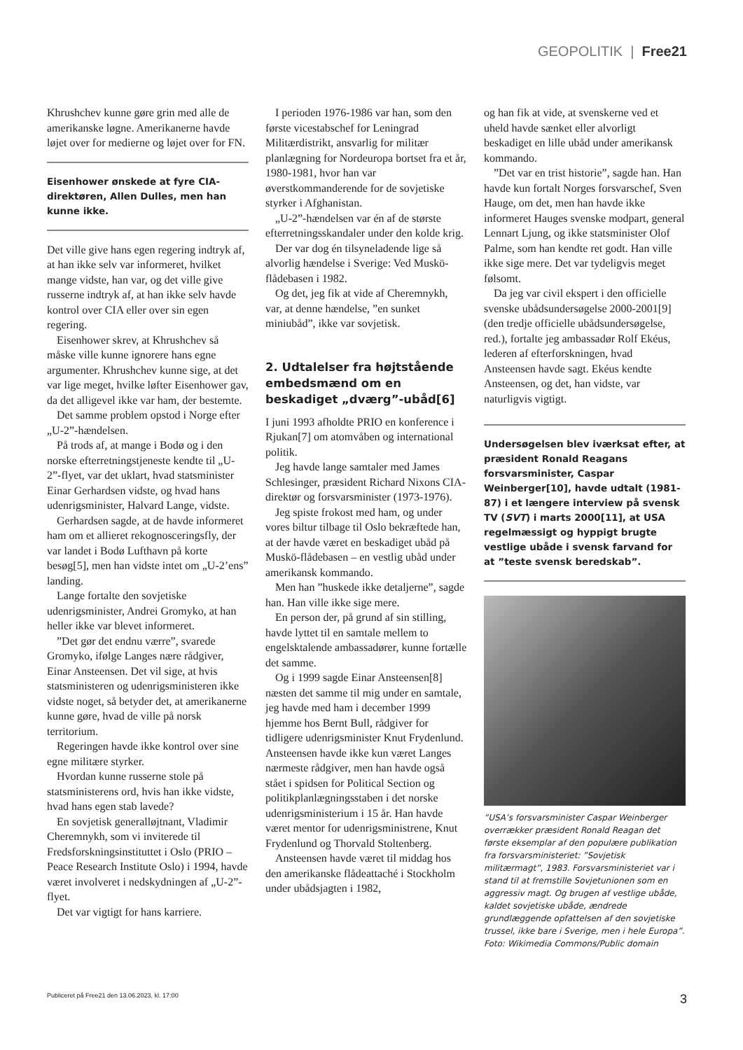GEOPOLITIK | Free21
Khrushchev kunne gøre grin med alle de amerikanske løgne. Amerikanerne havde løjet over for medierne og løjet over for FN.
Eisenhower ønskede at fyre CIA-direktøren, Allen Dulles, men han kunne ikke.
Det ville give hans egen regering indtryk af, at han ikke selv var informeret, hvilket mange vidste, han var, og det ville give russerne indtryk af, at han ikke selv havde kontrol over CIA eller over sin egen regering.
Eisenhower skrev, at Khrushchev så måske ville kunne ignorere hans egne argumenter. Khrushchev kunne sige, at det var lige meget, hvilke løfter Eisenhower gav, da det alligevel ikke var ham, der bestemte.
Det samme problem opstod i Norge efter „U-2”-hændelsen.
På trods af, at mange i Bodø og i den norske efterretningstjeneste kendte til „U-2”-flyet, var det uklart, hvad statsminister Einar Gerhardsen vidste, og hvad hans udenrigsminister, Halvard Lange, vidste.
Gerhardsen sagde, at de havde informeret ham om et allieret rekognosceringsfly, der var landet i Bodø Lufthavn på korte besøg[5], men han vidste intet om „U-2’ens” landing.
Lange fortalte den sovjetiske udenrigsminister, Andrei Gromyko, at han heller ikke var blevet informeret.
”Det gør det endnu værre”, svarede Gromyko, ifølge Langes nære rådgiver, Einar Ansteensen. Det vil sige, at hvis statsministeren og udenrigsministeren ikke vidste noget, så betyder det, at amerikanerne kunne gøre, hvad de ville på norsk territorium.
Regeringen havde ikke kontrol over sine egne militære styrker.
Hvordan kunne russerne stole på statsministerens ord, hvis han ikke vidste, hvad hans egen stab lavede?
En sovjetisk generalløjtnant, Vladimir Cheremnykh, som vi inviterede til Fredsforskningsinstituttet i Oslo (PRIO – Peace Research Institute Oslo) i 1994, havde været involveret i nedskydningen af „U-2”-flyet.
Det var vigtigt for hans karriere.
I perioden 1976-1986 var han, som den første vicestabschef for Leningrad Militærdistrikt, ansvarlig for militær planlægning for Nordeuropa bortset fra et år, 1980-1981, hvor han var øverstkommanderende for de sovjetiske styrker i Afghanistan.
„U-2”-hændelsen var én af de største efterretningsskandaler under den kolde krig.
Der var dog én tilsyneladende lige så alvorlig hændelse i Sverige: Ved Muskö-flådebasen i 1982.
Og det, jeg fik at vide af Cheremnykh, var, at denne hændelse, ”en sunket miniubåd”, ikke var sovjetisk.
2. Udtalelser fra højtstående embedsmænd om en beskadiget „dværg”-ubåd[6]
I juni 1993 afholdte PRIO en konference i Rjukan[7] om atomvåben og international politik.
Jeg havde lange samtaler med James Schlesinger, præsident Richard Nixons CIA-direktør og forsvarsminister (1973-1976).
Jeg spiste frokost med ham, og under vores biltur tilbage til Oslo bekræftede han, at der havde været en beskadiget ubåd på Muskö-flådebasen – en vestlig ubåd under amerikansk kommando.
Men han ”huskede ikke detaljerne”, sagde han. Han ville ikke sige mere.
En person der, på grund af sin stilling, havde lyttet til en samtale mellem to engelsktalende ambassadører, kunne fortælle det samme.
Og i 1999 sagde Einar Ansteensen[8] næsten det samme til mig under en samtale, jeg havde med ham i december 1999 hjemme hos Bernt Bull, rådgiver for tidligere udenrigsminister Knut Frydenlund. Ansteensen havde ikke kun været Langes nærmeste rådgiver, men han havde også stået i spidsen for Political Section og politikplanlægningsstaben i det norske udenrigsministerium i 15 år. Han havde været mentor for udenrigsministrene, Knut Frydenlund og Thorvald Stoltenberg.
Ansteensen havde været til middag hos den amerikanske flådeattaché i Stockholm under ubådsjagten i 1982,
og han fik at vide, at svenskerne ved et uheld havde sænket eller alvorligt beskadiget en lille ubåd under amerikansk kommando.
”Det var en trist historie”, sagde han. Han havde kun fortalt Norges forsvarschef, Sven Hauge, om det, men han havde ikke informeret Hauges svenske modpart, general Lennart Ljung, og ikke statsminister Olof Palme, som han kendte ret godt. Han ville ikke sige mere. Det var tydeligvis meget følsomt.
Da jeg var civil ekspert i den officielle svenske ubådsundersøgelse 2000-2001[9] (den tredje officielle ubådsundersøgelse, red.), fortalte jeg ambassadør Rolf Ekéus, lederen af efterforskningen, hvad Ansteensen havde sagt. Ekéus kendte Ansteensen, og det, han vidste, var naturligvis vigtigt.
Undersøgelsen blev iværksat efter, at præsident Ronald Reagans forsvarsminister, Caspar Weinberger[10], havde udtalt (1981-87) i et længere interview på svensk TV (SVT) i marts 2000[11], at USA regelmæssigt og hyppigt brugte vestlige ubåde i svensk farvand for at ”teste svensk beredskab”.
”USA’s forsvarsminister Caspar Weinberger overrækker præsident Ronald Reagan det første eksemplar af den populære publikation fra forsvarsministeriet: ”Sovjetisk militærmagt”, 1983. Forsvarsministeriet var i stand til at fremstille Sovjetunionen som en aggressiv magt. Og brugen af vestlige ubåde, kaldet sovjetiske ubåde, ændrede grundlæggende opfattelsen af den sovjetiske trussel, ikke bare i Sverige, men i hele Europa”. Foto: Wikimedia Commons/Public domain
Publiceret på Free21 den 13.06.2023, kl. 17:00 3